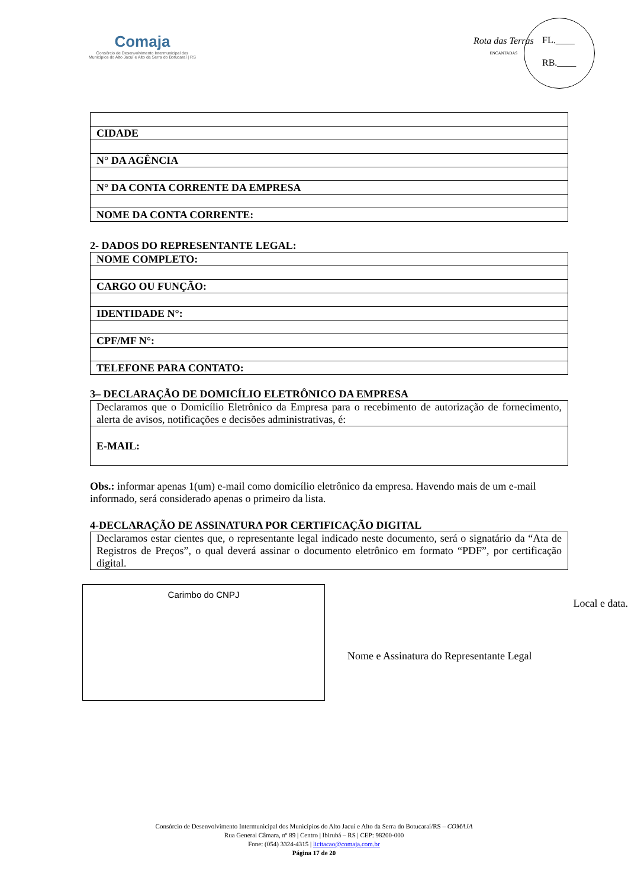Comaja
Consórcio de Desenvolvimento Intermunicipal dos
Municípios do Alto Jacuí e Alto da Serra do Botucaraí | RS
Rota das Terras
ENCANTADAS
FL.____
RB.____
| CIDADE |
| N° DA AGÊNCIA |
| N° DA CONTA CORRENTE DA EMPRESA |
| NOME DA CONTA CORRENTE: |
2- DADOS DO REPRESENTANTE LEGAL:
| NOME COMPLETO: |
| CARGO OU FUNÇÃO: |
| IDENTIDADE N°: |
| CPF/MF N°: |
| TELEFONE PARA CONTATO: |
3– DECLARAÇÃO DE DOMICÍLIO ELETRÔNICO DA EMPRESA
| Declaramos que o Domicílio Eletrônico da Empresa para o recebimento de autorização de fornecimento, alerta de avisos, notificações e decisões administrativas, é: |
| E-MAIL: |
Obs.: informar apenas 1(um) e-mail como domicílio eletrônico da empresa. Havendo mais de um e-mail informado, será considerado apenas o primeiro da lista.
4-DECLARAÇÃO DE ASSINATURA POR CERTIFICAÇÃO DIGITAL
| Declaramos estar cientes que, o representante legal indicado neste documento, será o signatário da “Ata de Registros de Preços”, o qual deverá assinar o documento eletrônico em formato “PDF”, por certificação digital. |
Carimbo do CNPJ
Local e data.
Nome e Assinatura do Representante Legal
Consórcio de Desenvolvimento Intermunicipal dos Municípios do Alto Jacuí e Alto da Serra do Botucaraí/RS – COMAJA
Rua General Câmara, nº 89 | Centro | Ibirubá – RS | CEP: 98200-000
Fone: (054) 3324-4315 | licitacao@comaja.com.br
Página 17 de 20